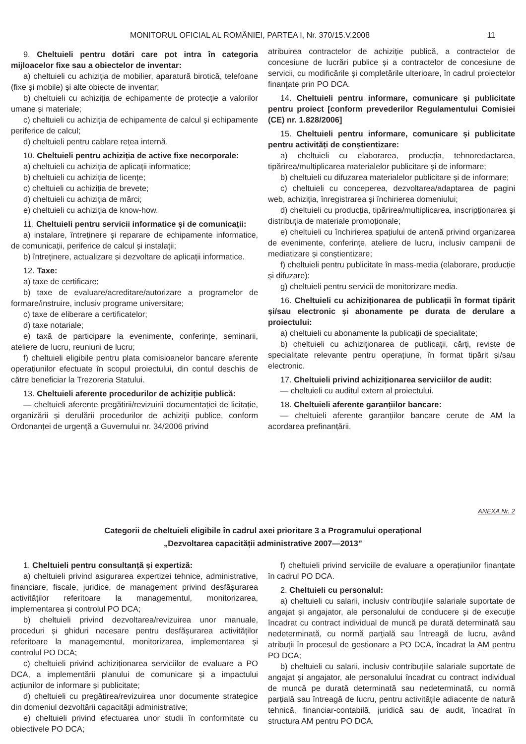MONITORUL OFICIAL AL ROMÂNIEI, PARTEA I, Nr. 370/15.V.2008 11
9. Cheltuieli pentru dotări care pot intra în categoria mijloacelor fixe sau a obiectelor de inventar:
a) cheltuieli cu achiziția de mobilier, aparatură birotică, telefoane (fixe și mobile) și alte obiecte de inventar;
b) cheltuieli cu achiziția de echipamente de protecție a valorilor umane și materiale;
c) cheltuieli cu achiziția de echipamente de calcul și echipamente periferice de calcul;
d) cheltuieli pentru cablare rețea internă.
10. Cheltuieli pentru achiziția de active fixe necorporale:
a) cheltuieli cu achiziția de aplicații informatice;
b) cheltuieli cu achiziția de licențe;
c) cheltuieli cu achiziția de brevete;
d) cheltuieli cu achiziția de mărci;
e) cheltuieli cu achiziția de know-how.
11. Cheltuieli pentru servicii informatice și de comunicații:
a) instalare, întreținere și reparare de echipamente informatice, de comunicații, periferice de calcul și instalații;
b) întreținere, actualizare și dezvoltare de aplicații informatice.
12. Taxe:
a) taxe de certificare;
b) taxe de evaluare/acreditare/autorizare a programelor de formare/instruire, inclusiv programe universitare;
c) taxe de eliberare a certificatelor;
d) taxe notariale;
e) taxă de participare la evenimente, conferințe, seminarii, ateliere de lucru, reuniuni de lucru;
f) cheltuieli eligibile pentru plata comisioanelor bancare aferente operațiunilor efectuate în scopul proiectului, din contul deschis de către beneficiar la Trezoreria Statului.
13. Cheltuieli aferente procedurilor de achiziție publică:
— cheltuieli aferente pregătirii/revizuirii documentației de licitație, organizării și derulării procedurilor de achiziții publice, conform Ordonanței de urgență a Guvernului nr. 34/2006 privind
atribuirea contractelor de achiziție publică, a contractelor de concesiune de lucrări publice și a contractelor de concesiune de servicii, cu modificările și completările ulterioare, în cadrul proiectelor finanțate prin PO DCA.
14. Cheltuieli pentru informare, comunicare și publicitate pentru proiect [conform prevederilor Regulamentului Comisiei (CE) nr. 1.828/2006]
15. Cheltuieli pentru informare, comunicare și publicitate pentru activități de conștientizare:
a) cheltuieli cu elaborarea, producția, tehnoredactarea, tipărirea/multiplicarea materialelor publicitare și de informare;
b) cheltuieli cu difuzarea materialelor publicitare și de informare;
c) cheltuieli cu conceperea, dezvoltarea/adaptarea de pagini web, achiziția, înregistrarea și închirierea domeniului;
d) cheltuieli cu producția, tipărirea/multiplicarea, inscripționarea și distribuția de materiale promoționale;
e) cheltuieli cu închirierea spațiului de antenă privind organizarea de evenimente, conferințe, ateliere de lucru, inclusiv campanii de mediatizare și conștientizare;
f) cheltuieli pentru publicitate în mass-media (elaborare, producție și difuzare);
g) cheltuieli pentru servicii de monitorizare media.
16. Cheltuieli cu achiziționarea de publicații în format tipărit și/sau electronic și abonamente pe durata de derulare a proiectului:
a) cheltuieli cu abonamente la publicații de specialitate;
b) cheltuieli cu achiziționarea de publicații, cărți, reviste de specialitate relevante pentru operațiune, în format tipărit și/sau electronic.
17. Cheltuieli privind achiziționarea serviciilor de audit:
— cheltuieli cu auditul extern al proiectului.
18. Cheltuieli aferente garanțiilor bancare:
— cheltuieli aferente garanțiilor bancare cerute de AM la acordarea prefinanțării.
ANEXA Nr. 2
Categorii de cheltuieli eligibile în cadrul axei prioritare 3 a Programului operațional
„Dezvoltarea capacității administrative 2007—2013”
1. Cheltuieli pentru consultanță și expertiză:
a) cheltuieli privind asigurarea expertizei tehnice, administrative, financiare, fiscale, juridice, de management privind desfășurarea activităților referitoare la managementul, monitorizarea, implementarea și controlul PO DCA;
b) cheltuieli privind dezvoltarea/revizuirea unor manuale, proceduri și ghiduri necesare pentru desfășurarea activităților referitoare la managementul, monitorizarea, implementarea și controlul PO DCA;
c) cheltuieli privind achiziționarea serviciilor de evaluare a PO DCA, a implementării planului de comunicare și a impactului acțiunilor de informare și publicitate;
d) cheltuieli cu pregătirea/revizuirea unor documente strategice din domeniul dezvoltării capacității administrative;
e) cheltuieli privind efectuarea unor studii în conformitate cu obiectivele PO DCA;
f) cheltuieli privind serviciile de evaluare a operațiunilor finanțate în cadrul PO DCA.
2. Cheltuieli cu personalul:
a) cheltuieli cu salarii, inclusiv contribuțiile salariale suportate de angajat și angajator, ale personalului de conducere și de execuție încadrat cu contract individual de muncă pe durată determinată sau nedeterminată, cu normă parțială sau întreagă de lucru, având atribuții în procesul de gestionare a PO DCA, încadrat la AM pentru PO DCA;
b) cheltuieli cu salarii, inclusiv contribuțiile salariale suportate de angajat și angajator, ale personalului încadrat cu contract individual de muncă pe durată determinată sau nedeterminată, cu normă parțială sau întreagă de lucru, pentru activitățile adiacente de natură tehnică, financiar-contabilă, juridică sau de audit, încadrat în structura AM pentru PO DCA.